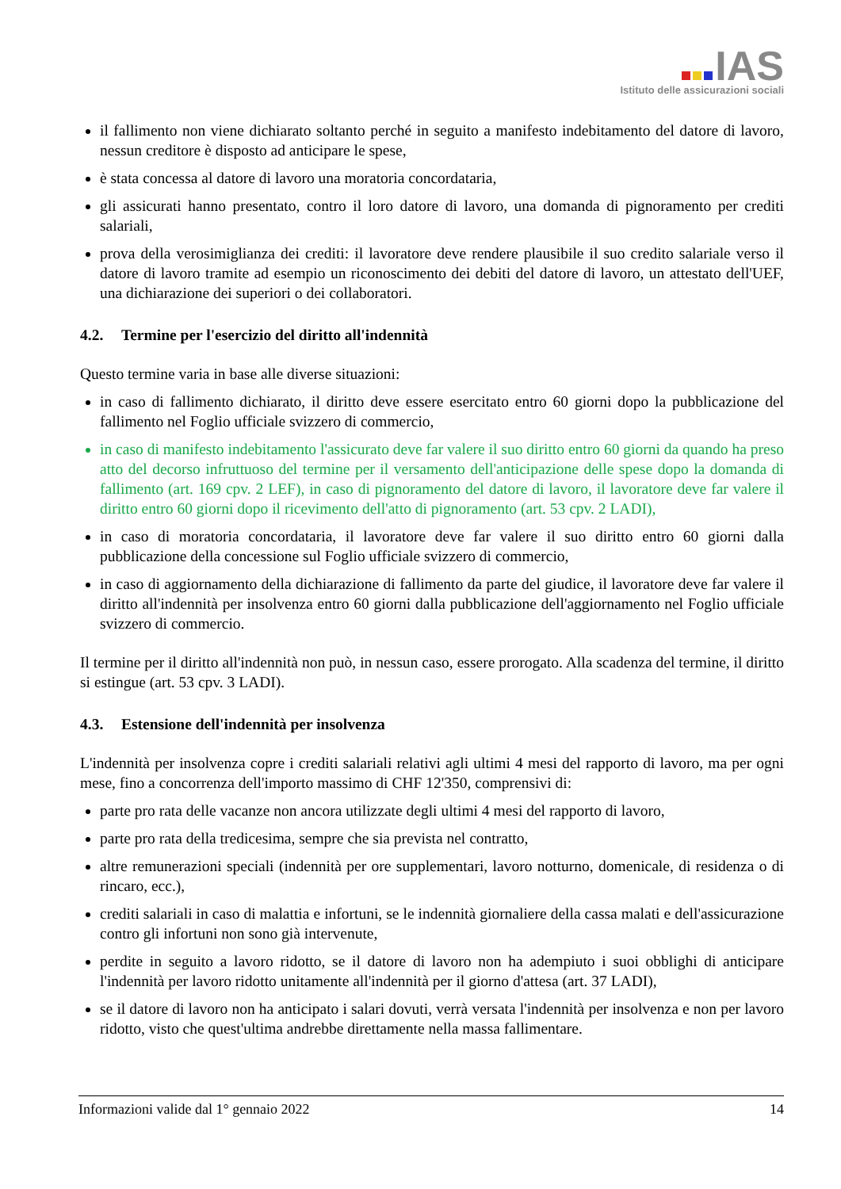IAS
Istituto delle assicurazioni sociali
il fallimento non viene dichiarato soltanto perché in seguito a manifesto indebitamento del datore di lavoro, nessun creditore è disposto ad anticipare le spese,
è stata concessa al datore di lavoro una moratoria concordataria,
gli assicurati hanno presentato, contro il loro datore di lavoro, una domanda di pignoramento per crediti salariali,
prova della verosimiglianza dei crediti: il lavoratore deve rendere plausibile il suo credito salariale verso il datore di lavoro tramite ad esempio un riconoscimento dei debiti del datore di lavoro, un attestato dell'UEF, una dichiarazione dei superiori o dei collaboratori.
4.2. Termine per l'esercizio del diritto all'indennità
Questo termine varia in base alle diverse situazioni:
in caso di fallimento dichiarato, il diritto deve essere esercitato entro 60 giorni dopo la pubblicazione del fallimento nel Foglio ufficiale svizzero di commercio,
in caso di manifesto indebitamento l'assicurato deve far valere il suo diritto entro 60 giorni da quando ha preso atto del decorso infruttuoso del termine per il versamento dell'anticipazione delle spese dopo la domanda di fallimento (art. 169 cpv. 2 LEF), in caso di pignoramento del datore di lavoro, il lavoratore deve far valere il diritto entro 60 giorni dopo il ricevimento dell'atto di pignoramento (art. 53 cpv. 2 LADI),
in caso di moratoria concordataria, il lavoratore deve far valere il suo diritto entro 60 giorni dalla pubblicazione della concessione sul Foglio ufficiale svizzero di commercio,
in caso di aggiornamento della dichiarazione di fallimento da parte del giudice, il lavoratore deve far valere il diritto all'indennità per insolvenza entro 60 giorni dalla pubblicazione dell'aggiornamento nel Foglio ufficiale svizzero di commercio.
Il termine per il diritto all'indennità non può, in nessun caso, essere prorogato. Alla scadenza del termine, il diritto si estingue (art. 53 cpv. 3 LADI).
4.3. Estensione dell'indennità per insolvenza
L'indennità per insolvenza copre i crediti salariali relativi agli ultimi 4 mesi del rapporto di lavoro, ma per ogni mese, fino a concorrenza dell'importo massimo di CHF 12'350, comprensivi di:
parte pro rata delle vacanze non ancora utilizzate degli ultimi 4 mesi del rapporto di lavoro,
parte pro rata della tredicesima, sempre che sia prevista nel contratto,
altre remunerazioni speciali (indennità per ore supplementari, lavoro notturno, domenicale, di residenza o di rincaro, ecc.),
crediti salariali in caso di malattia e infortuni, se le indennità giornaliere della cassa malati e dell'assicurazione contro gli infortuni non sono già intervenute,
perdite in seguito a lavoro ridotto, se il datore di lavoro non ha adempiuto i suoi obblighi di anticipare l'indennità per lavoro ridotto unitamente all'indennità per il giorno d'attesa (art. 37 LADI),
se il datore di lavoro non ha anticipato i salari dovuti, verrà versata l'indennità per insolvenza e non per lavoro ridotto, visto che quest'ultima andrebbe direttamente nella massa fallimentare.
Informazioni valide dal 1° gennaio 2022 14